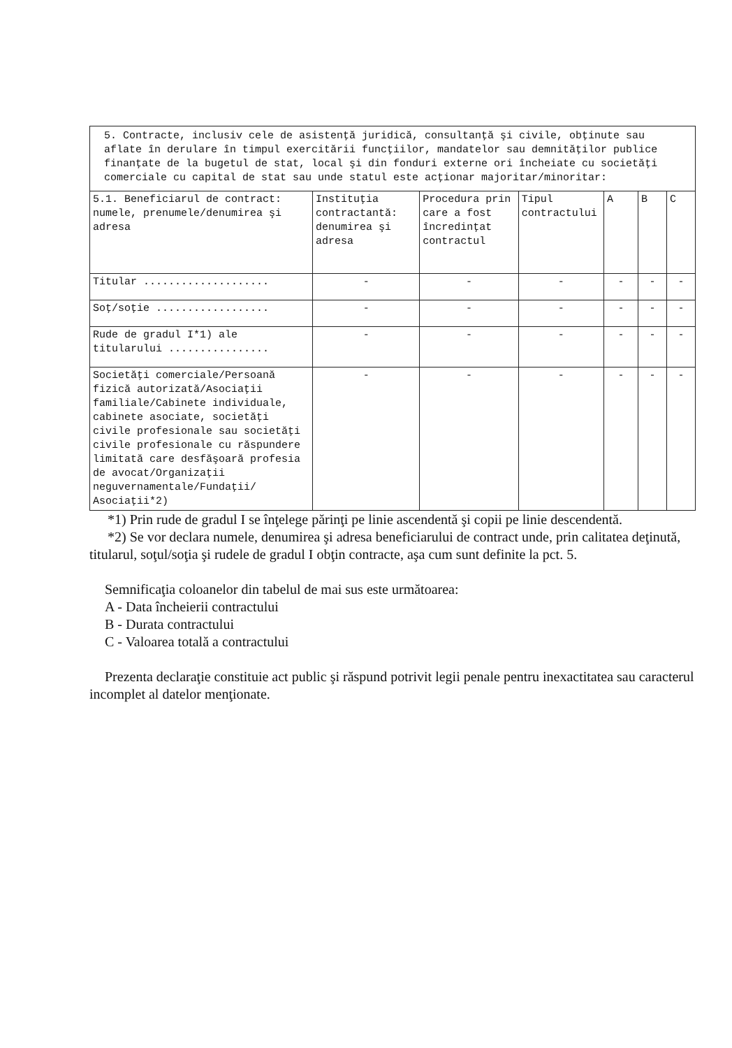5. Contracte, inclusiv cele de asistenţă juridică, consultanţă şi civile, obţinute sau aflate în derulare în timpul exercitării funcţiilor, mandatelor sau demnităţilor publice finanţate de la bugetul de stat, local şi din fonduri externe ori încheiate cu societăţi comerciale cu capital de stat sau unde statul este acţionar majoritar/minoritar:
| 5.1. Beneficiarul de contract: numele, prenumele/denumirea şi adresa | Instituţia contractantă: denumirea şi adresa | Procedura prin care a fost încredinţat contractul | Tipul contractului | A | B | C |
| --- | --- | --- | --- | --- | --- | --- |
| Titular .................... | - | - | - | - | - | - |
| Soţ/soţie .................. | - | - | - | - | - | - |
| Rude de gradul I*1) ale titularului ................ | - | - | - | - | - | - |
| Societăţi comerciale/Persoană fizică autorizată/Asociaţii familiale/Cabinete individuale, cabinete asociate, societăţi civile profesionale sau societăţi civile profesionale cu răspundere limitată care desfăşoară profesia de avocat/Organizaţii neguvernamentale/Fundaţii/ Asociaţii*2) | - | - | - | - | - | - |
*1) Prin rude de gradul I se înţelege părinţi pe linie ascendentă şi copii pe linie descendentă.
*2) Se vor declara numele, denumirea şi adresa beneficiarului de contract unde, prin calitatea deţinută, titularul, soţul/soţia şi rudele de gradul I obţin contracte, aşa cum sunt definite la pct. 5.
Semnificaţia coloanelor din tabelul de mai sus este următoarea:
A - Data încheierii contractului
B - Durata contractului
C - Valoarea totală a contractului
Prezenta declaraţie constituie act public şi răspund potrivit legii penale pentru inexactitatea sau caracterul incomplet al datelor menţionate.